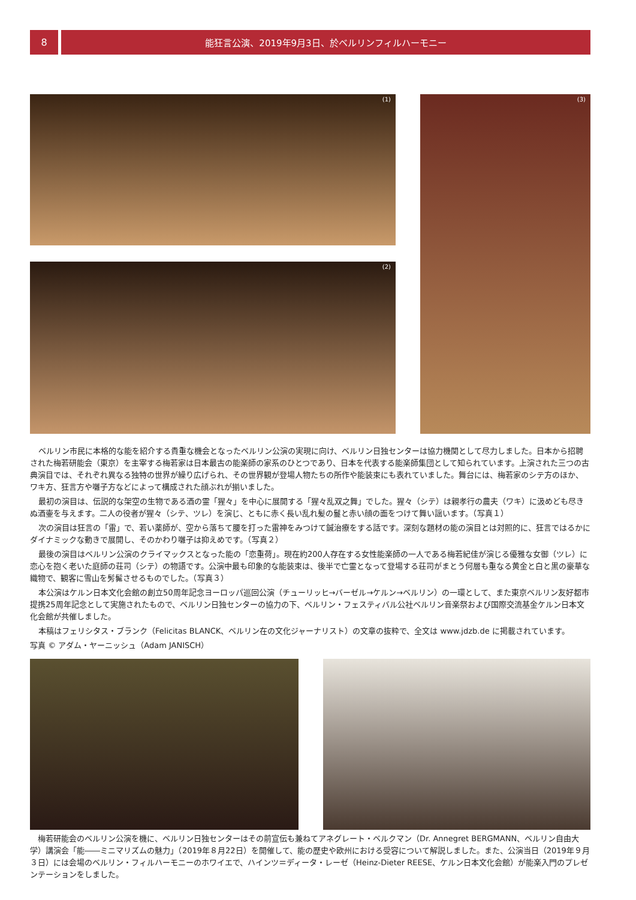8 能狂言公演、2019年9月3日、於ベルリンフィルハーモニー
(1)
(2)
(3)
ベルリン市民に本格的な能を紹介する貴重な機会となったベルリン公演の実現に向け、ベルリン日独センターは協力機関として尽力しました。日本から招聘された梅若研能会（東京）を主宰する梅若家は日本最古の能楽師の家系のひとつであり、日本を代表する能楽師集団として知られています。上演された三つの古典演目では、それぞれ異なる独特の世界が繰り広げられ、その世界観が登場人物たちの所作や能装束にも表れていました。舞台には、梅若家のシテ方のほか、ワキ方、狂言方や囃子方などによって構成された顔ぶれが揃いました。
最初の演目は、伝説的な架空の生物である酒の霊「猩々」を中心に展開する「猩々乱双之舞」でした。猩々（シテ）は親孝行の農夫（ワキ）に汲めども尽きぬ酒壷を与えます。二人の役者が猩々（シテ、ツレ）を演じ、ともに赤く長い乱れ髪の鬘と赤い顔の面をつけて舞い謡います。（写真１）
次の演目は狂言の「雷」で、若い薬師が、空から落ちて腰を打った雷神をみつけて鍼治療をする話です。深刻な題材の能の演目とは対照的に、狂言ではるかにダイナミックな動きで展開し、そのかわり囃子は抑えめです。（写真２）
最後の演目はベルリン公演のクライマックスとなった能の「恋重荷」。現在約200人存在する女性能楽師の一人である梅若紀佳が演じる優雅な女御（ツレ）に恋心を抱く老いた庭師の荘司（シテ）の物語です。公演中最も印象的な能装束は、後半で亡霊となって登場する荘司がまとう何層も重なる黄金と白と黒の豪華な織物で、観客に雪山を髣髴させるものでした。（写真３）
本公演はケルン日本文化会館の創立50周年記念ヨーロッパ巡回公演（チューリッヒ→バーゼル→ケルン→ベルリン）の一環として、また東京ベルリン友好都市提携25周年記念として実施されたもので、ベルリン日独センターの協力の下、ベルリン・フェスティバル公社ベルリン音楽祭および国際交流基金ケルン日本文化会館が共催しました。
本稿はフェリシタス・ブランク（Felicitas BLANCK、ベルリン在の文化ジャーナリスト）の文章の抜粋で、全文は www.jdzb.de に掲載されています。
写真 © アダム・ヤーニッシュ（Adam JANISCH）
　梅若研能会のベルリン公演を機に、ベルリン日独センターはその前宣伝も兼ねてアネグレート・ベルクマン（Dr. Annegret BERGMANN、ベルリン自由大学）講演会「能――ミニマリズムの魅力」（2019年８月22日）を開催して、能の歴史や欧州における受容について解説しました。また、公演当日（2019年９月３日）には会場のベルリン・フィルハーモニーのホワイエで、ハインツ＝ディータ・レーゼ（Heinz-Dieter REESE、ケルン日本文化会館）が能楽入門のプレゼンテーションをしました。